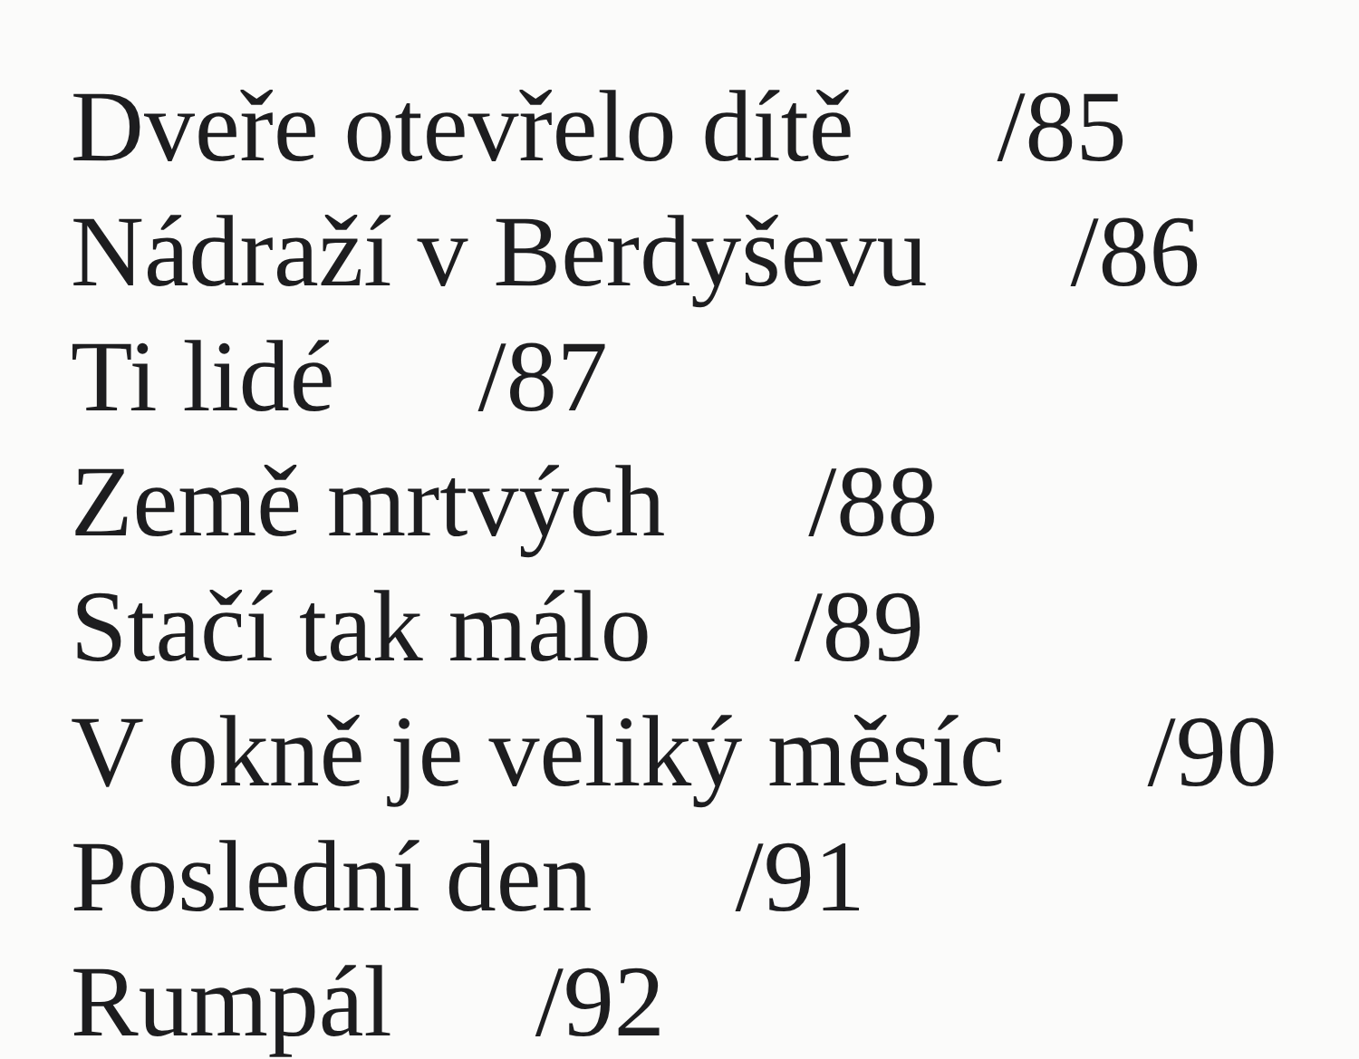Dveře otevřelo dítě /85
Nádraží v Berdyševu /86
Ti lidé /87
Země mrtvých /88
Stačí tak málo /89
V okně je veliký měsíc /90
Poslední den /91
Rumpál /92